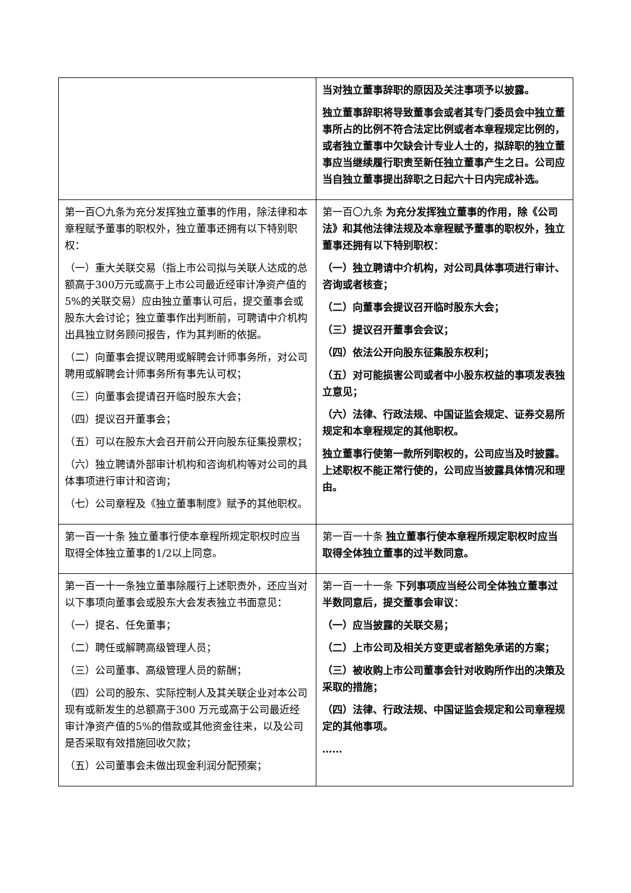| | 当对独立董事辞职的原因及关注事项予以披露。 独立董事辞职将导致董事会或者其专门委员会中独立董事所占的比例不符合法定比例或者本章程规定比例的，或者独立董事中欠缺会计专业人士的，拟辞职的独立董事应当继续履行职责至新任独立董事产生之日。公司应当自独立董事提出辞职之日起六十日内完成补选。 |
| 第一百〇九条为充分发挥独立董事的作用，除法律和本章程赋予董事的职权外，独立董事还拥有以下特别职权： （一）重大关联交易（指上市公司拟与关联人达成的总额高于300万元或高于上市公司最近经审计净资产值的5%的关联交易）应由独立董事认可后，提交董事会或股东大会讨论；独立董事作出判断前，可聘请中介机构出具独立财务顾问报告，作为其判断的依据。 （二）向董事会提议聘用或解聘会计师事务所，对公司聘用或解聘会计师事务所有事先认可权； （三）向董事会提请召开临时股东大会； （四）提议召开董事会； （五）可以在股东大会召开前公开向股东征集投票权； （六）独立聘请外部审计机构和咨询机构等对公司的具体事项进行审计和咨询； （七）公司章程及《独立董事制度》赋予的其他职权。 | 第一百〇九条 为充分发挥独立董事的作用，除《公司法》和其他法律法规及本章程赋予董事的职权外，独立董事还拥有以下特别职权： （一）独立聘请中介机构，对公司具体事项进行审计、咨询或者核查； （二）向董事会提议召开临时股东大会； （三）提议召开董事会会议； （四）依法公开向股东征集股东权利； （五）对可能损害公司或者中小股东权益的事项发表独立意见； （六）法律、行政法规、中国证监会规定、证券交易所规定和本章程规定的其他职权。 独立董事行使第一款所列职权的，公司应当及时披露。上述职权不能正常行使的，公司应当披露具体情况和理由。 |
| 第一百一十条 独立董事行使本章程所规定职权时应当取得全体独立董事的1/2以上同意。 | 第一百一十条 独立董事行使本章程所规定职权时应当取得全体独立董事的过半数同意。 |
| 第一百一十一条独立董事除履行上述职责外，还应当对以下事项向董事会或股东大会发表独立书面意见： （一）提名、任免董事； （二）聘任或解聘高级管理人员； （三）公司董事、高级管理人员的薪酬； （四）公司的股东、实际控制人及其关联企业对本公司现有或新发生的总额高于300 万元或高于公司最近经审计净资产值的5%的借款或其他资金往来，以及公司是否采取有效措施回收欠款； （五）公司董事会未做出现金利润分配预案； | 第一百一十一条 下列事项应当经公司全体独立董事过半数同意后，提交董事会审议： （一）应当披露的关联交易； （二）上市公司及相关方变更或者豁免承诺的方案； （三）被收购上市公司董事会针对收购所作出的决策及采取的措施； （四）法律、行政法规、中国证监会规定和公司章程规定的其他事项。 …… |